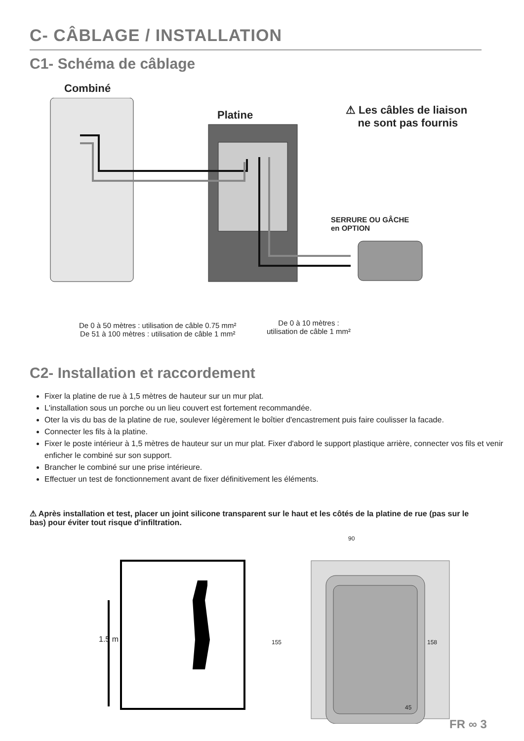C- CÂBLAGE / INSTALLATION
C1- Schéma de câblage
Combiné
Platine
⚠ Les câbles de liaison
ne sont pas fournis
SERRURE OU GÂCHE
en OPTION
De 0 à 50 mètres : utilisation de câble 0.75 mm²
De 51 à 100 mètres : utilisation de câble 1 mm²
De 0 à 10 mètres :
utilisation de câble 1 mm²
C2- Installation et raccordement
Fixer la platine de rue à 1,5 mètres de hauteur sur un mur plat.
L'installation sous un porche ou un lieu couvert est fortement recommandée.
Oter la vis du bas de la platine de rue, soulever légèrement le boîtier d'encastrement puis faire coulisser la facade.
Connecter les fils à la platine.
Fixer le poste intérieur à 1,5 mètres de hauteur sur un mur plat. Fixer d'abord le support plastique arrière, connecter vos fils et venir enficher le combiné sur son support.
Brancher le combiné sur une prise intérieure.
Effectuer un test de fonctionnement avant de fixer définitivement les éléments.
⚠ Après installation et test, placer un joint silicone transparent sur le haut et les côtés de la platine de rue (pas sur le bas) pour éviter tout risque d'infiltration.
1.5 m
90
155 158
45
FR ∞ 3